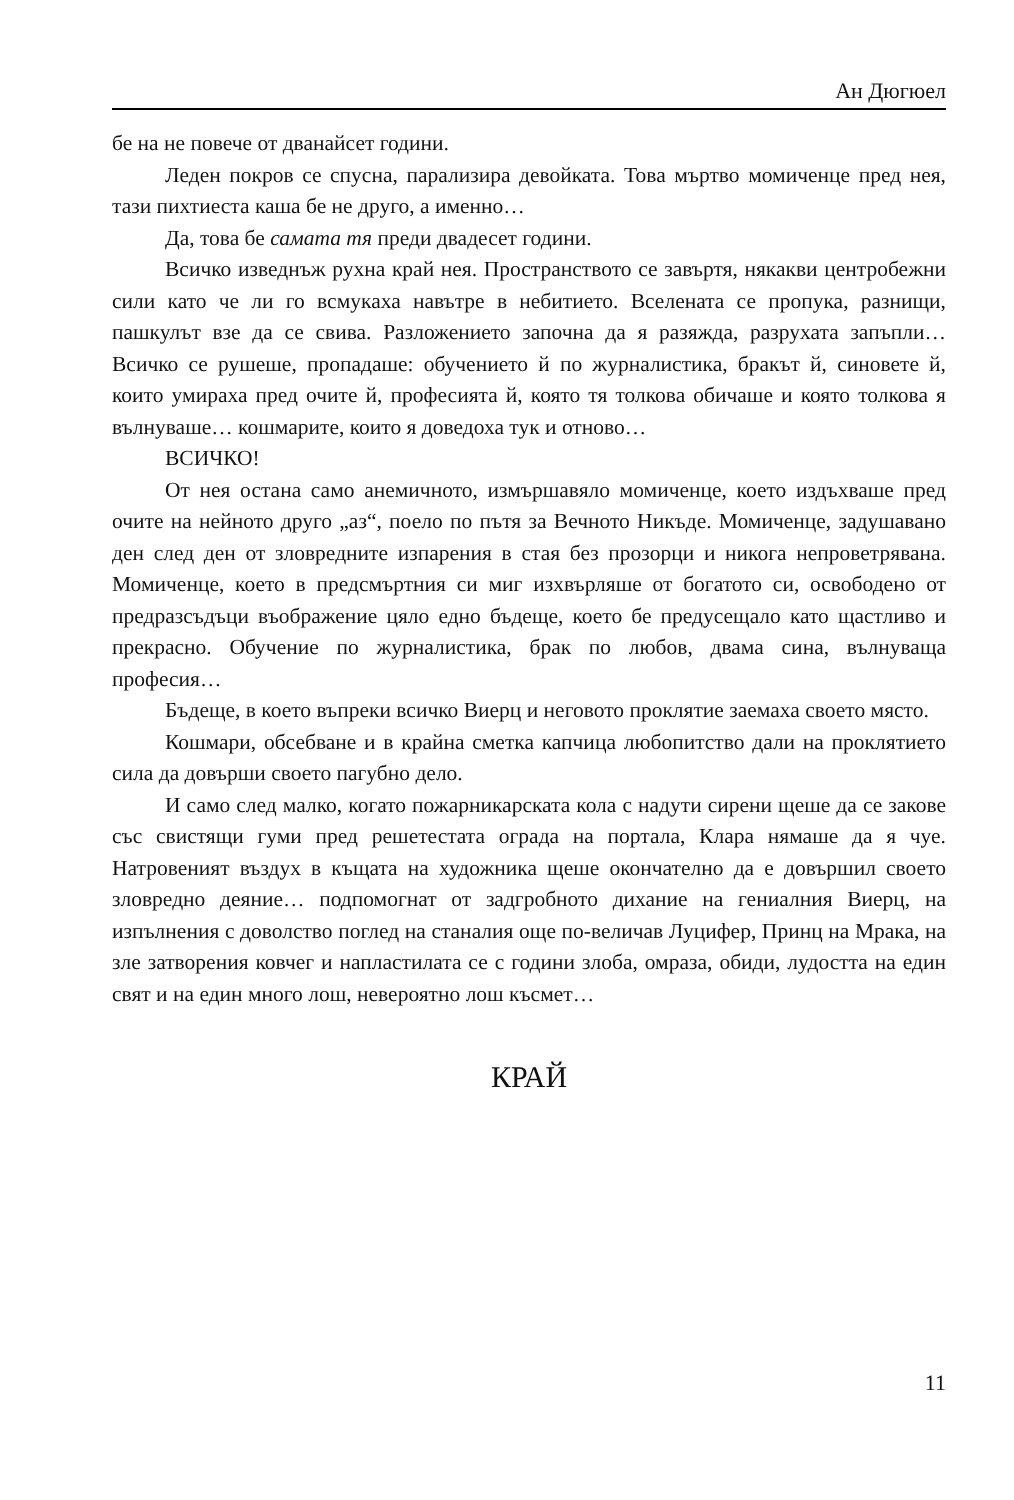Ан Дюгюел
бе на не повече от дванайсет години.
Леден покров се спусна, парализира девойката. Това мъртво момиченце пред нея, тази пихтиеста каша бе не друго, а именно…
Да, това бе самата тя преди двадесет години.
Всичко изведнъж рухна край нея. Пространството се завъртя, някакви центробежни сили като че ли го всмукаха навътре в небитието. Вселената се пропука, разнищи, пашкулът взе да се свива. Разложението започна да я разяжда, разрухата запъпли… Всичко се рушеше, пропадаше: обучението й по журналистика, бракът й, синовете й, които умираха пред очите й, професията й, която тя толкова обичаше и която толкова я вълнуваше… кошмарите, които я доведоха тук и отново…
ВСИЧКО!
От нея остана само анемичното, измършавяло момиченце, което издъхваше пред очите на нейното друго „аз“, поело по пътя за Вечното Никъде. Момиченце, задушавано ден след ден от зловредните изпарения в стая без прозорци и никога непроветрявана. Момиченце, което в предсмъртния си миг изхвърляше от богатото си, освободено от предразсъдъци въображение цяло едно бъдеще, което бе предусещало като щастливо и прекрасно. Обучение по журналистика, брак по любов, двама сина, вълнуваща професия…
Бъдеще, в което въпреки всичко Виерц и неговото проклятие заемаха своето място.
Кошмари, обсебване и в крайна сметка капчица любопитство дали на проклятието сила да довърши своето пагубно дело.
И само след малко, когато пожарникарската кола с надути сирени щеше да се закове със свистящи гуми пред решетестата ограда на портала, Клара нямаше да я чуе. Натровеният въздух в къщата на художника щеше окончателно да е довършил своето зловредно деяние… подпомогнат от задгробното дихание на гениалния Виерц, на изпълнения с доволство поглед на станалия още по-величав Луцифер, Принц на Мрака, на зле затворения ковчег и напластилата се с години злоба, омраза, обиди, лудостта на един свят и на един много лош, невероятно лош късмет…
КРАЙ
11